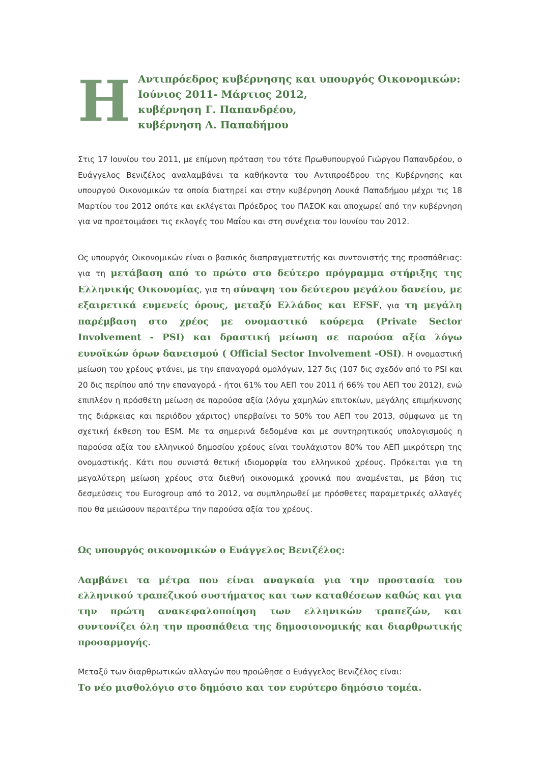Η
Αντιπρόεδρος κυβέρνησης και υπουργός Οικονομικών:
Ιούνιος 2011- Μάρτιος 2012,
κυβέρνηση Γ. Παπανδρέου,
κυβέρνηση Λ. Παπαδήμου
Στις 17 Ιουνίου του 2011, με επίμονη πρόταση του τότε Πρωθυπουργού Γιώργου Παπανδρέου, ο Ευάγγελος Βενιζέλος αναλαμβάνει τα καθήκοντα του Αντιπροέδρου της Κυβέρνησης και υπουργού Οικονομικών τα οποία διατηρεί και στην κυβέρνηση Λουκά Παπαδήμου μέχρι τις 18 Μαρτίου του 2012 οπότε και εκλέγεται Πρόεδρος του ΠΑΣΟΚ και αποχωρεί από την κυβέρνηση για να προετοιμάσει τις εκλογές του Μαΐου και στη συνέχεια του Ιουνίου του 2012.
Ως υπουργός Οικονομικών είναι ο βασικός διαπραγματευτής και συντονιστής της προσπάθειας: για τη μετάβαση από το πρώτο στο δεύτερο πρόγραμμα στήριξης της Ελληνικής Οικονομίας, για τη σύναψη του δεύτερου μεγάλου δανείου, με εξαιρετικά ευμενείς όρους, μεταξύ Ελλάδος και EFSF, για τη μεγάλη παρέμβαση στο χρέος με ονομαστικό κούρεμα (Private Sector Involvement - PSI) και δραστική μείωση σε παρούσα αξία λόγω ευνοϊκών όρων δανεισμού ( Official Sector Involvement -OSI). Η ονομαστική μείωση του χρέους φτάνει, με την επαναγορά ομολόγων, 127 δις (107 δις σχεδόν από το PSI και 20 δις περίπου από την επαναγορά - ήτοι 61% του ΑΕΠ του 2011 ή 66% του ΑΕΠ του 2012), ενώ επιπλέον η πρόσθετη μείωση σε παρούσα αξία (λόγω χαμηλών επιτοκίων, μεγάλης επιμήκυνσης της διάρκειας και περιόδου χάριτος) υπερβαίνει το 50% του ΑΕΠ του 2013, σύμφωνα με τη σχετική έκθεση του ESM. Με τα σημερινά δεδομένα και με συντηρητικούς υπολογισμούς η παρούσα αξία του ελληνικού δημοσίου χρέους είναι τουλάχιστον 80% του ΑΕΠ μικρότερη της ονομαστικής. Κάτι που συνιστά θετική ιδιομορφία του ελληνικού χρέους. Πρόκειται για τη μεγαλύτερη μείωση χρέους στα διεθνή οικονομικά χρονικά που αναμένεται, με βάση τις δεσμεύσεις του Eurogroup από το 2012, να συμπληρωθεί με πρόσθετες παραμετρικές αλλαγές που θα μειώσουν περαιτέρω την παρούσα αξία του χρέους.
Ως υπουργός οικονομικών ο Ευάγγελος Βενιζέλος:
Λαμβάνει τα μέτρα που είναι αναγκαία για την προστασία του ελληνικού τραπεζικού συστήματος και των καταθέσεων καθώς και για την πρώτη ανακεφαλοποίηση των ελληνικών τραπεζών, και συντονίζει όλη την προσπάθεια της δημοσιονομικής και διαρθρωτικής προσαρμογής.
Μεταξύ των διαρθρωτικών αλλαγών που προώθησε ο Ευάγγελος Βενιζέλος είναι:
Το νέο μισθολόγιο στο δημόσιο και τον ευρύτερο δημόσιο τομέα.